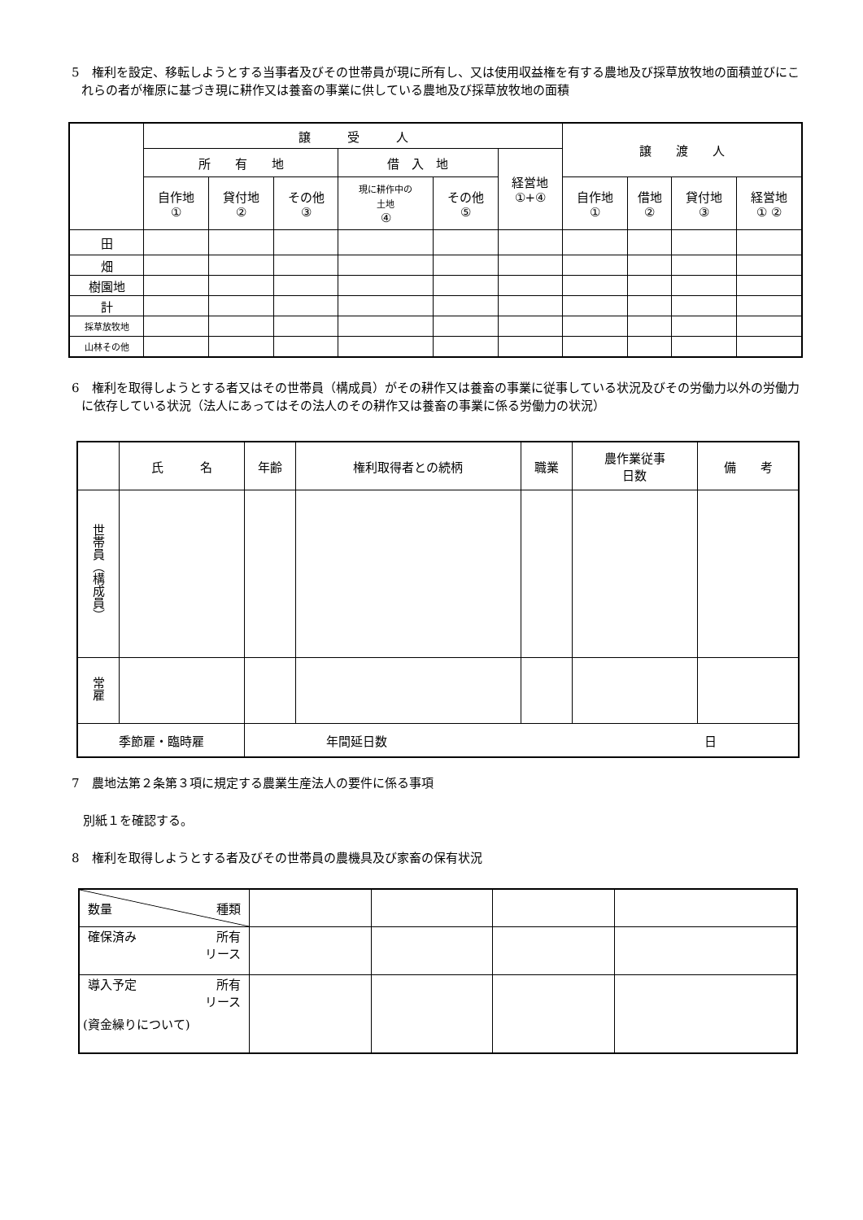5　権利を設定、移転しようとする当事者及びその世帯員が現に所有し、又は使用収益権を有する農地及び採草放牧地の面積並びにこれらの者が権原に基づき現に耕作又は養畜の事業に供している農地及び採草放牧地の面積
| | 譲 受 人 | | | | | | 譲 渡 人 | | | |
| --- | --- | --- | --- | --- | --- | --- | --- | --- | --- | --- |
| | 所 有 地 | | | 借 入 地 | | 経営地 ①+④ | | | | |
| | 自作地 ① | 貸付地 ② | その他 ③ | 現に耕作中の 土地 ④ | その他 ⑤ | | 自作地 ① | 借地 ② | 貸付地 ③ | 経営地 ① ② |
| 田 | | | | | | | | | | |
| 畑 | | | | | | | | | | |
| 樹園地 | | | | | | | | | | |
| 計 | | | | | | | | | | |
| 採草放牧地 | | | | | | | | | | |
| 山林その他 | | | | | | | | | | |
6　権利を取得しようとする者又はその世帯員（構成員）がその耕作又は養畜の事業に従事している状況及びその労働力以外の労働力に依存している状況（法人にあってはその法人のその耕作又は養畜の事業に係る労働力の状況）
| | 氏 名 | 年齢 | 権利取得者との続柄 | 職業 | 農作業従事 日数 | 備 考 |
| --- | --- | --- | --- | --- | --- | --- |
| 世帯員（構成員） | | | | | | |
| 常雇 | | | | | | |
| 季節雇・臨時雇 | | 年間延日数 日 | | | | |
7　農地法第２条第３項に規定する農業生産法人の要件に係る事項
別紙１を確認する。
8　権利を取得しようとする者及びその世帯員の農機具及び家畜の保有状況
| 数量 種類 | | | | |
| 確保済み 所有 リース | | | | |
| 導入予定 所有 リース (資金繰りについて) | | | | |